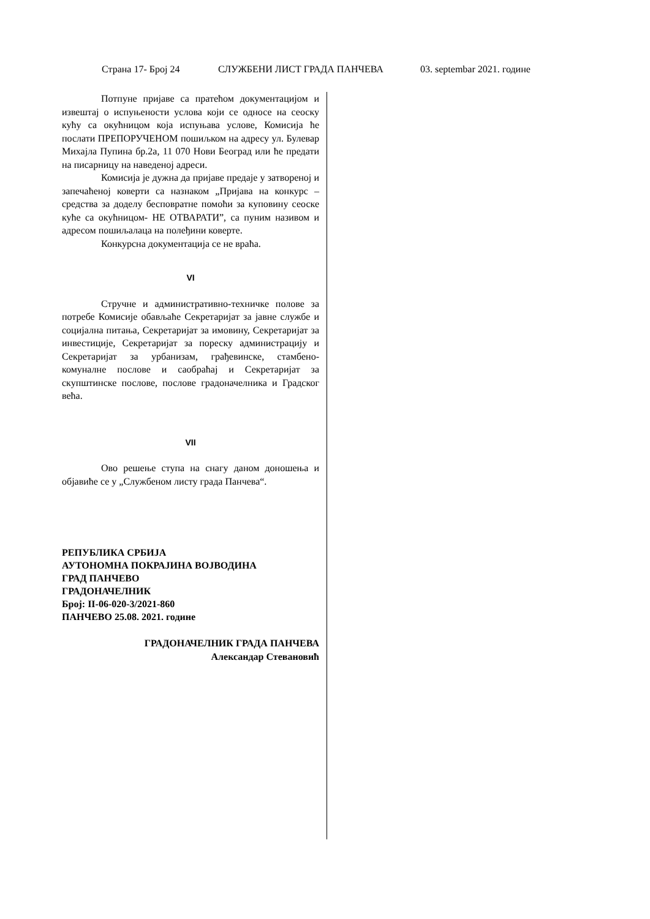Страна 17- Број 24 СЛУЖБЕНИ ЛИСТ ГРАДА ПАНЧЕВА 03. septembar 2021. године
Потпуне пријаве са пратећом документацијом и извештај о испуњености услова који се односе на сеоску кућу са окућницом која испуњава услове, Комисија ће послати ПРЕПОРУЧЕНОМ пошиљком на адресу ул. Булевар Михајла Пупина бр.2а, 11 070 Нови Београд или ће предати на писарницу на наведеној адреси.
Комисија је дужна да пријаве предаје у затвореној и запечаћеној коверти са назнаком „Пријава на конкурс – средства за доделу бесповратне помоћи за куповину сеоске куће са окућницом- НЕ ОТВАРАТИ”, са пуним називом и адресом пошиљалаца на полеђини коверте.
Конкурсна документација се не враћа.
VI
Стручне и административно-техничке полове за потребе Комисије обављаће Секретаријат за јавне службе и социјална питања, Секретаријат за имовину, Секретаријат за инвестиције, Секретаријат за пореску администрацију и Секретаријат за урбанизам, грађевинске, стамбено-комуналне послове и саобраћај и Секретаријат за скупштинске послове, послове градоначелника и Градског већа.
VII
Ово решење ступа на снагу даном доношења и објавиће се у „Службеном листу града Панчева“.
РЕПУБЛИКА СРБИЈА
АУТОНОМНА ПОКРАЈИНА ВОЈВОДИНА
ГРАД ПАНЧЕВО
ГРАДОНАЧЕЛНИК
Број: II-06-020-3/2021-860
ПАНЧЕВО 25.08. 2021. године
ГРАДОНАЧЕЛНИК ГРАДА ПАНЧЕВА
Александар Стевановић